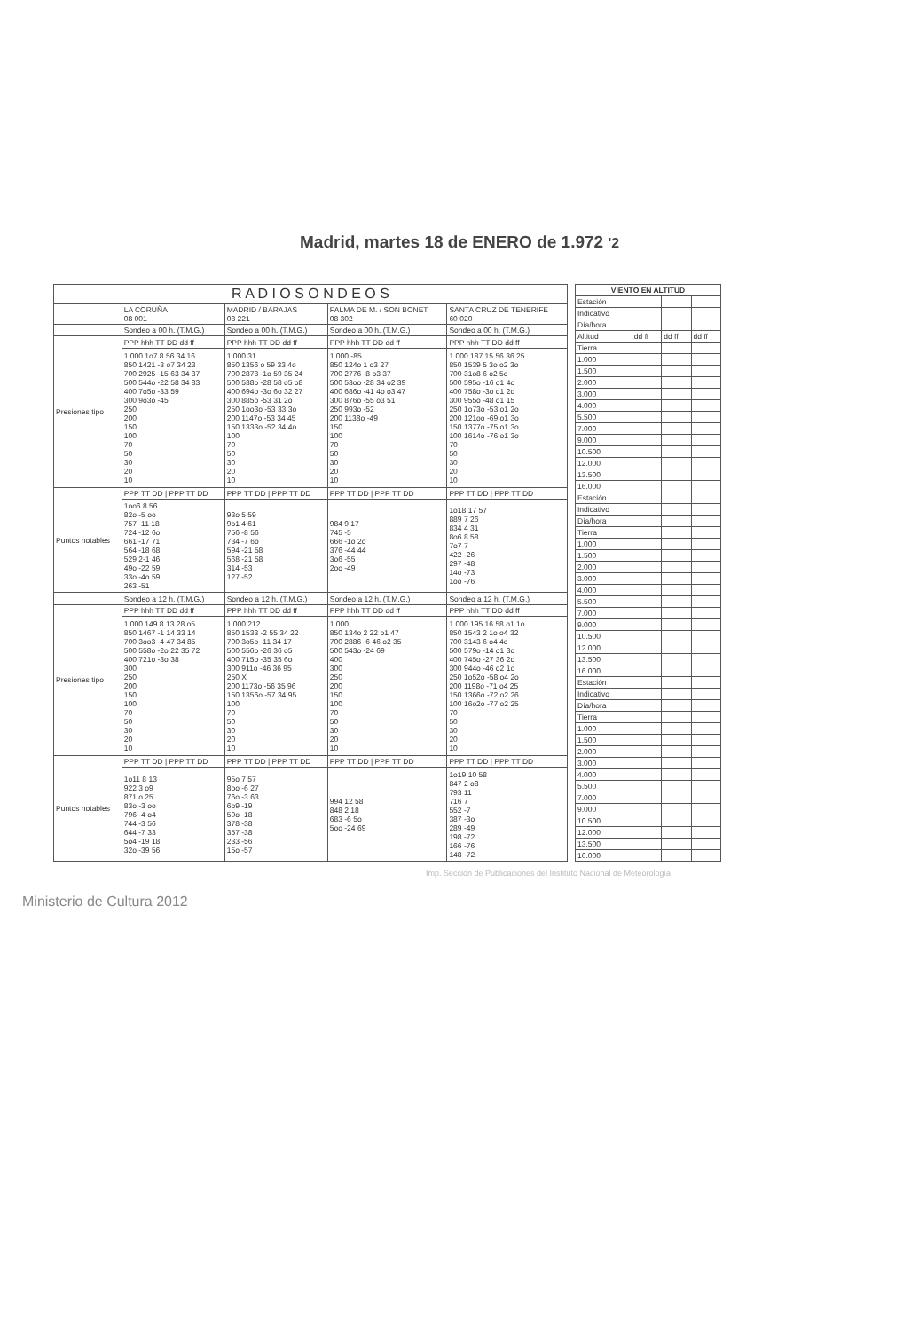Madrid, martes 18 de ENERO de 1.972 '2
| R A D I O S O N D E O S | | | | |
| --- | --- | --- | --- | --- |
| | LA CORUÑA 08 001 | MADRID / BARAJAS 08 221 | PALMA DE M. / SON BONET 08 302 | SANTA CRUZ DE TENERIFE 60 020 |
| | Sondeo a 00 h. (T.M.G.) | Sondeo a 00 h. (T.M.G.) | Sondeo a 00 h. (T.M.G.) | Sondeo a 00 h. (T.M.G.) |
| Presiones tipo | PPP hhh TT DD dd ff | PPP hhh TT DD dd ff | PPP hhh TT DD dd ff | PPP hhh TT DD dd ff |
| | 1.000 1o7 8 56 34 16 850 1421 -3 o7 34 23 700 2925 -15 63 34 37 500 544o -22 58 34 83 400 7o5o -33 59 300 9o3o -45 250 200 150 100 70 50 30 20 10 | 1.000 31 850 1356 o 59 33 4o 700 2878 -1o 59 35 24 500 538o -28 58 o5 o8 400 694o -3o 6o 32 27 300 885o -53 31 2o 250 1oo3o -53 33 3o 200 1147o -53 34 45 150 1333o -52 34 4o 100 70 50 30 20 10 | 1.000 -85 850 124o 1 o3 27 700 2776 -8 o3 37 500 53oo -28 34 o2 39 400 686o -41 4o o3 47 300 876o -55 o3 51 250 993o -52 200 1138o -49 150 100 70 50 30 20 10 | 1.000 187 15 56 36 25 850 1539 5 3o o2 3o 700 31o8 6 o2 5o 500 595o -16 o1 4o 400 758o -3o o1 2o 300 955o -48 o1 15 250 1o73o -53 o1 2o 200 121oo -69 o1 3o 150 1377o -75 o1 3o 100 1614o -76 o1 3o 70 50 30 20 10 |
| Puntos notables | PPP TT DD / PPP TT DD | PPP TT DD / PPP TT DD | PPP TT DD / PPP TT DD | PPP TT DD / PPP TT DD |
| | 1oo6 8 56 82o -5 oo 757 -11 18 724 -12 6o 661 -17 71 564 -18 68 529 2-1 46 49o -22 59 33o -4o 59 263 -51 | 93o 5 59 9o1 4 61 756 -8 56 734 -7 6o 594 -21 58 568 -21 58 314 -53 127 -52 | 984 9 17 745 -5 666 -1o 2o 376 -44 44 3o6 -55 2oo -49 | 1o18 17 57 889 7 26 834 4 31 8o6 8 58 7o7 7 422 -26 297 -48 14o -73 1oo -76 |
| | Sondeo a 12 h. (T.M.G.) | Sondeo a 12 h. (T.M.G.) | Sondeo a 12 h. (T.M.G.) | Sondeo a 12 h. (T.M.G.) |
| Presiones tipo | PPP hhh TT DD dd ff | PPP hhh TT DD dd ff | PPP hhh TT DD dd ff | PPP hhh TT DD dd ff |
| | 1.000 149 8 13 28 o5 850 1467 -1 14 33 14 700 3oo3 -4 47 34 85 500 558o -2o 22 35 72 400 721o -3o 38 300 250 200 150 100 70 50 30 20 10 | 1.000 212 850 1533 -2 55 34 22 700 3o5o -11 34 17 500 556o -26 36 o5 400 715o -35 35 6o 300 911o -46 36 95 250 X 200 1173o -56 35 96 150 1356o -57 34 95 100 70 50 30 20 10 | 1.000 850 134o 2 22 o1 47 700 2886 -6 46 o2 35 500 543o -24 69 400 300 250 200 150 100 70 50 30 20 10 | 1.000 195 16 58 o1 1o 850 1543 2 1o o4 32 700 3143 6 o4 4o 500 579o -14 o1 3o 400 745o -27 36 2o 300 944o -46 o2 1o 250 1o52o -58 o4 2o 200 1198o -71 o4 25 150 1366o -72 o2 26 100 16o2o -77 o2 25 70 50 30 20 10 |
| Puntos notables | PPP TT DD / PPP TT DD | PPP TT DD / PPP TT DD | PPP TT DD / PPP TT DD | PPP TT DD / PPP TT DD |
| | 1o11 8 13 922 3 o9 871 o 25 83o -3 oo 796 -4 o4 744 -3 56 644 -7 33 5o4 -19 18 32o -39 56 | 95o 7 57 8oo -6 27 76o -3 63 6o9 -19 59o -18 378 -38 357 -38 233 -56 15o -57 | 994 12 58 848 2 18 683 -6 5o 5oo -24 69 | 1o19 10 58 847 2 o8 793 11 716 7 552 -7 387 -3o 289 -49 198 -72 166 -76 148 -72 |
| VIENTO EN ALTITUD | | | |
| --- | --- | --- | --- |
| Estación | | | |
| Indicativo | | | |
| Día/hora | | | |
| Altitud | dd ff | dd ff | dd ff |
| Tierra | | | |
| 1.000 | | | |
| 1.500 | | | |
| 2.000 | | | |
| 3.000 | | | |
| 4.000 | | | |
| 5.500 | | | |
| 7.000 | | | |
| 9.000 | | | |
| 10.500 | | | |
| 12.000 | | | |
| 13.500 | | | |
| 16.000 | | | |
| Estación | | | |
| Indicativo | | | |
| Día/hora | | | |
| Tierra | | | |
| 1.000 | | | |
| 1.500 | | | |
| 2.000 | | | |
| 3.000 | | | |
| 4.000 | | | |
| 5.500 | | | |
| 7.000 | | | |
| 9.000 | | | |
| 10.500 | | | |
| 12.000 | | | |
| 13.500 | | | |
| 16.000 | | | |
| Estación | | | |
| Indicativo | | | |
| Día/hora | | | |
| Tierra | | | |
| 1.000 | | | |
| 1.500 | | | |
| 2.000 | | | |
| 3.000 | | | |
| 4.000 | | | |
| 5.500 | | | |
| 7.000 | | | |
| 9.000 | | | |
| 10.500 | | | |
| 12.000 | | | |
| 13.500 | | | |
| 16.000 | | | |
Imp. Sección de Publicaciones del Instituto Nacional de Meteorología
Ministerio de Cultura 2012